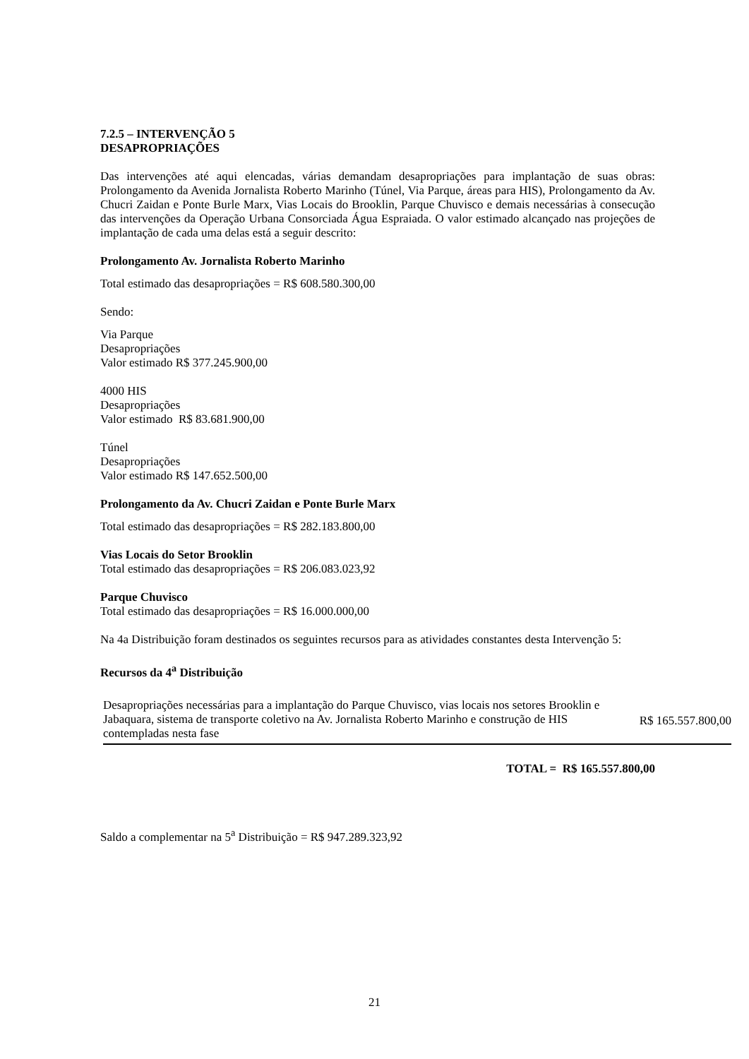7.2.5 – INTERVENÇÃO 5
DESAPROPRIAÇÕES
Das intervenções até aqui elencadas, várias demandam desapropriações para implantação de suas obras: Prolongamento da Avenida Jornalista Roberto Marinho (Túnel, Via Parque, áreas para HIS), Prolongamento da Av. Chucri Zaidan e Ponte Burle Marx, Vias Locais do Brooklin, Parque Chuvisco e demais necessárias à consecução das intervenções da Operação Urbana Consorciada Água Espraiada. O valor estimado alcançado nas projeções de implantação de cada uma delas está a seguir descrito:
Prolongamento Av. Jornalista Roberto Marinho
Total estimado das desapropriações = R$ 608.580.300,00
Sendo:
Via Parque
Desapropriações
Valor estimado R$ 377.245.900,00
4000 HIS
Desapropriações
Valor estimado R$ 83.681.900,00
Túnel
Desapropriações
Valor estimado R$ 147.652.500,00
Prolongamento da Av. Chucri Zaidan e Ponte Burle Marx
Total estimado das desapropriações = R$ 282.183.800,00
Vias Locais do Setor Brooklin
Total estimado das desapropriações = R$ 206.083.023,92
Parque Chuvisco
Total estimado das desapropriações = R$ 16.000.000,00
Na 4a Distribuição foram destinados os seguintes recursos para as atividades constantes desta Intervenção 5:
Recursos da 4<sup>a</sup> Distribuição
| Desapropriações necessárias para a implantação do Parque Chuvisco, vias locais nos setores Brooklin e Jabaquara, sistema de transporte coletivo na Av. Jornalista Roberto Marinho e construção de HIS contempladas nesta fase | R$ 165.557.800,00 |
TOTAL = R$ 165.557.800,00
Saldo a complementar na 5<sup>a</sup> Distribuição = R$ 947.289.323,92
21